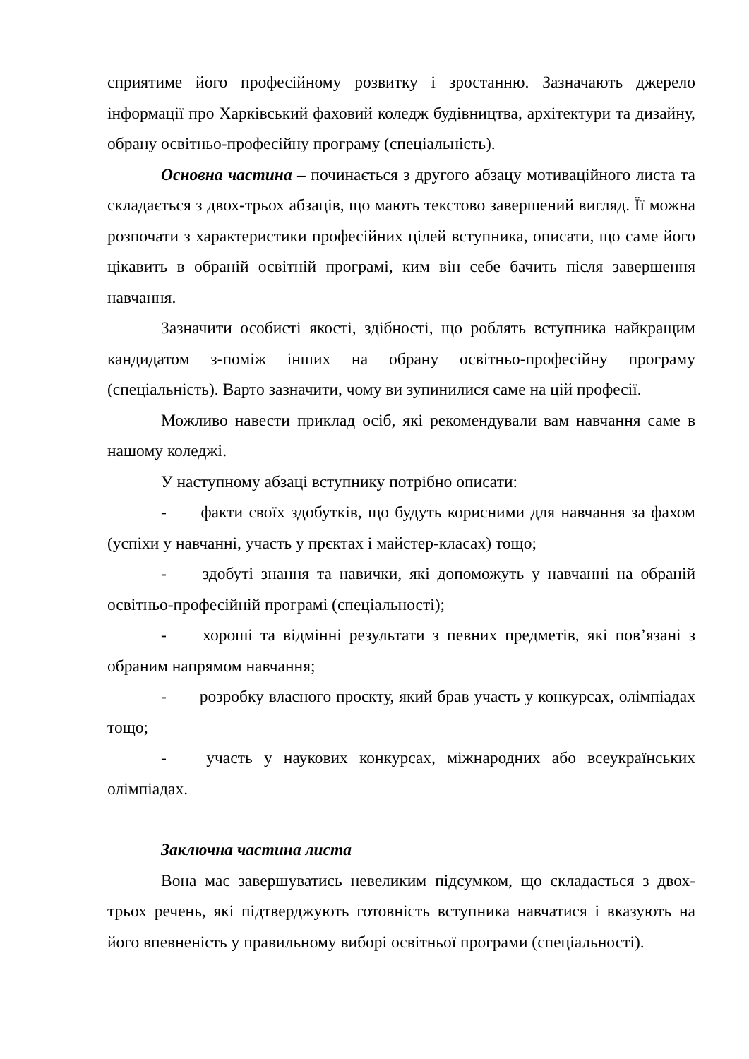сприятиме його професійному розвитку і зростанню. Зазначають джерело інформації про Харківський фаховий коледж будівництва, архітектури та дизайну, обрану освітньо-професійну програму (спеціальність).
Основна частина – починається з другого абзацу мотиваційного листа та складається з двох-трьох абзаців, що мають текстово завершений вигляд. Її можна розпочати з характеристики професійних цілей вступника, описати, що саме його цікавить в обраній освітній програмі, ким він себе бачить після завершення навчання.
Зазначити особисті якості, здібності, що роблять вступника найкращим кандидатом з-поміж інших на обрану освітньо-професійну програму (спеціальність). Варто зазначити, чому ви зупинилися саме на цій професії.
Можливо навести приклад осіб, які рекомендували вам навчання саме в нашому коледжі.
У наступному абзаці вступнику потрібно описати:
- факти своїх здобутків, що будуть корисними для навчання за фахом (успіхи у навчанні, участь у прєктах і майстер-класах) тощо;
- здобуті знання та навички, які допоможуть у навчанні на обраній освітньо-професійній програмі (спеціальності);
- хороші та відмінні результати з певних предметів, які пов’язані з обраним напрямом навчання;
- розробку власного проєкту, який брав участь у конкурсах, олімпіадах тощо;
- участь у наукових конкурсах, міжнародних або всеукраїнських олімпіадах.
Заключна частина листа
Вона має завершуватись невеликим підсумком, що складається з двох-трьох речень, які підтверджують готовність вступника навчатися і вказують на його впевненість у правильному виборі освітньої програми (спеціальності).